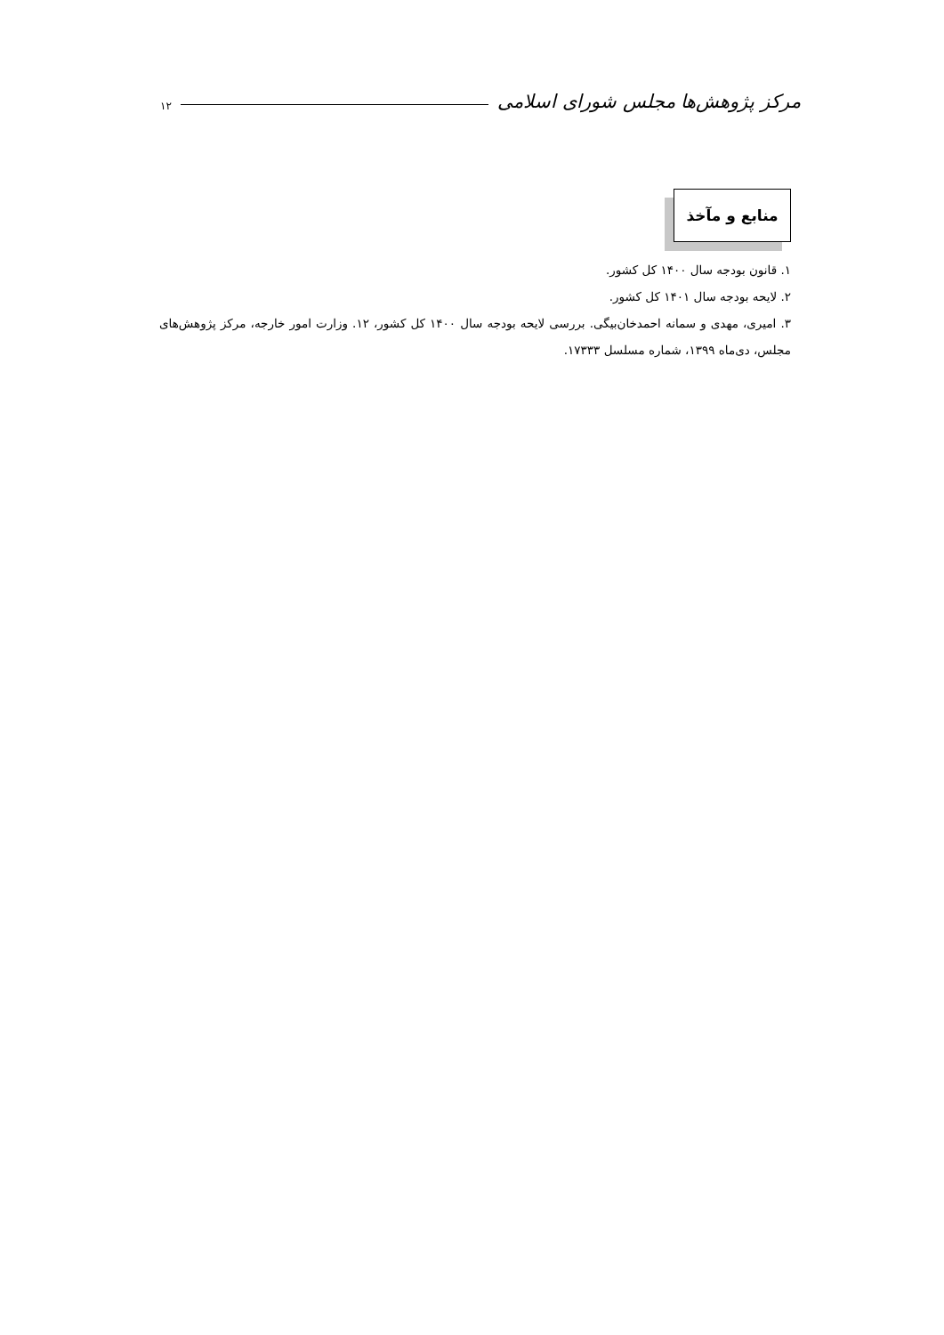مرکز پژوهش‌ها مجلس شورای اسلامی ۱۲
منابع و مآخذ
۱. قانون بودجه سال ۱۴۰۰ کل کشور.
۲. لایحه بودجه سال ۱۴۰۱ کل کشور.
۳. امیری، مهدی و سمانه احمدخان‌بیگی. بررسی لایحه بودجه سال ۱۴۰۰ کل کشور، ۱۲. وزارت امور خارجه، مرکز پژوهش‌های مجلس، دی‌ماه ۱۳۹۹، شماره مسلسل ۱۷۳۳۳.